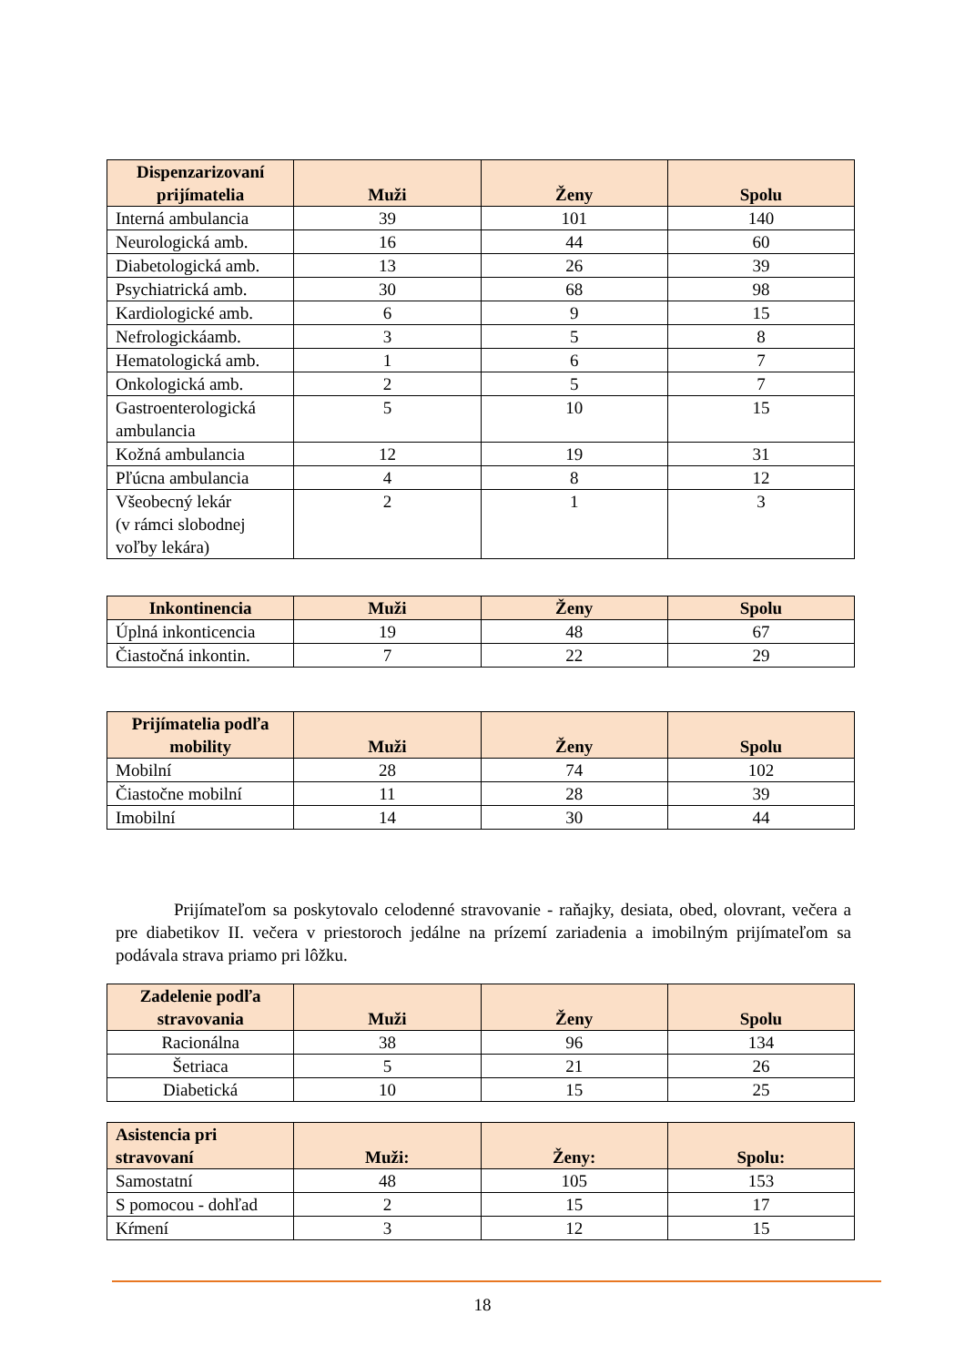| Dispenzarizovaní prijímatelia | Muži | Ženy | Spolu |
| --- | --- | --- | --- |
| Interná ambulancia | 39 | 101 | 140 |
| Neurologická amb. | 16 | 44 | 60 |
| Diabetologická amb. | 13 | 26 | 39 |
| Psychiatrická amb. | 30 | 68 | 98 |
| Kardiologické amb. | 6 | 9 | 15 |
| Nefrologickáamb. | 3 | 5 | 8 |
| Hematologická amb. | 1 | 6 | 7 |
| Onkologická amb. | 2 | 5 | 7 |
| Gastroenterologická ambulancia | 5 | 10 | 15 |
| Kožná ambulancia | 12 | 19 | 31 |
| Pľúcna ambulancia | 4 | 8 | 12 |
| Všeobecný lekár (v rámci slobodnej voľby lekára) | 2 | 1 | 3 |
| Inkontinencia | Muži | Ženy | Spolu |
| --- | --- | --- | --- |
| Úplná inkonticencia | 19 | 48 | 67 |
| Čiastočná inkontin. | 7 | 22 | 29 |
| Prijímatelia podľa mobility | Muži | Ženy | Spolu |
| --- | --- | --- | --- |
| Mobilní | 28 | 74 | 102 |
| Čiastočne mobilní | 11 | 28 | 39 |
| Imobilní | 14 | 30 | 44 |
Prijímateľom sa poskytovalo celodenné stravovanie - raňajky, desiata, obed, olovrant, večera a pre diabetikov II. večera v priestoroch jedálne na prízemí zariadenia a imobilným prijímateľom sa podávala strava priamo pri lôžku.
| Zadelenie podľa stravovania | Muži | Ženy | Spolu |
| --- | --- | --- | --- |
| Racionálna | 38 | 96 | 134 |
| Šetriaca | 5 | 21 | 26 |
| Diabetická | 10 | 15 | 25 |
| Asistencia pri stravovaní | Muži: | Ženy: | Spolu: |
| --- | --- | --- | --- |
| Samostatní | 48 | 105 | 153 |
| S pomocou - dohľad | 2 | 15 | 17 |
| Kŕmení | 3 | 12 | 15 |
18